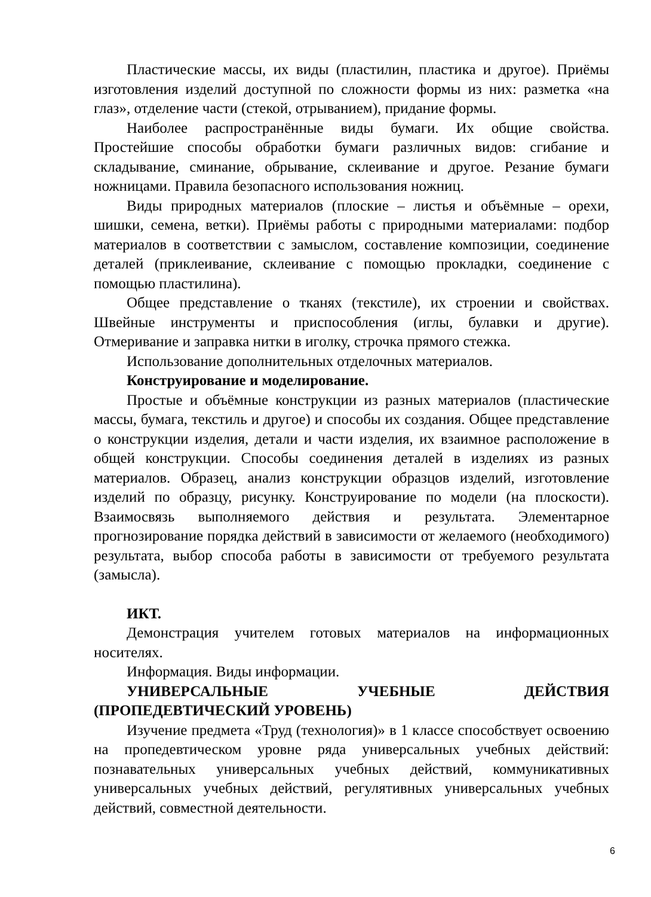Пластические массы, их виды (пластилин, пластика и другое). Приёмы изготовления изделий доступной по сложности формы из них: разметка «на глаз», отделение части (стекой, отрыванием), придание формы.
Наиболее распространённые виды бумаги. Их общие свойства. Простейшие способы обработки бумаги различных видов: сгибание и складывание, сминание, обрывание, склеивание и другое. Резание бумаги ножницами. Правила безопасного использования ножниц.
Виды природных материалов (плоские – листья и объёмные – орехи, шишки, семена, ветки). Приёмы работы с природными материалами: подбор материалов в соответствии с замыслом, составление композиции, соединение деталей (приклеивание, склеивание с помощью прокладки, соединение с помощью пластилина).
Общее представление о тканях (текстиле), их строении и свойствах. Швейные инструменты и приспособления (иглы, булавки и другие). Отмеривание и заправка нитки в иголку, строчка прямого стежка.
Использование дополнительных отделочных материалов.
Конструирование и моделирование.
Простые и объёмные конструкции из разных материалов (пластические массы, бумага, текстиль и другое) и способы их создания. Общее представление о конструкции изделия, детали и части изделия, их взаимное расположение в общей конструкции. Способы соединения деталей в изделиях из разных материалов. Образец, анализ конструкции образцов изделий, изготовление изделий по образцу, рисунку. Конструирование по модели (на плоскости). Взаимосвязь выполняемого действия и результата. Элементарное прогнозирование порядка действий в зависимости от желаемого (необходимого) результата, выбор способа работы в зависимости от требуемого результата (замысла).
ИКТ.
Демонстрация учителем готовых материалов на информационных носителях.
Информация. Виды информации.
УНИВЕРСАЛЬНЫЕ УЧЕБНЫЕ ДЕЙСТВИЯ
(ПРОПЕДЕВТИЧЕСКИЙ УРОВЕНЬ)
Изучение предмета «Труд (технология)» в 1 классе способствует освоению на пропедевтическом уровне ряда универсальных учебных действий: познавательных универсальных учебных действий, коммуникативных универсальных учебных действий, регулятивных универсальных учебных действий, совместной деятельности.
6